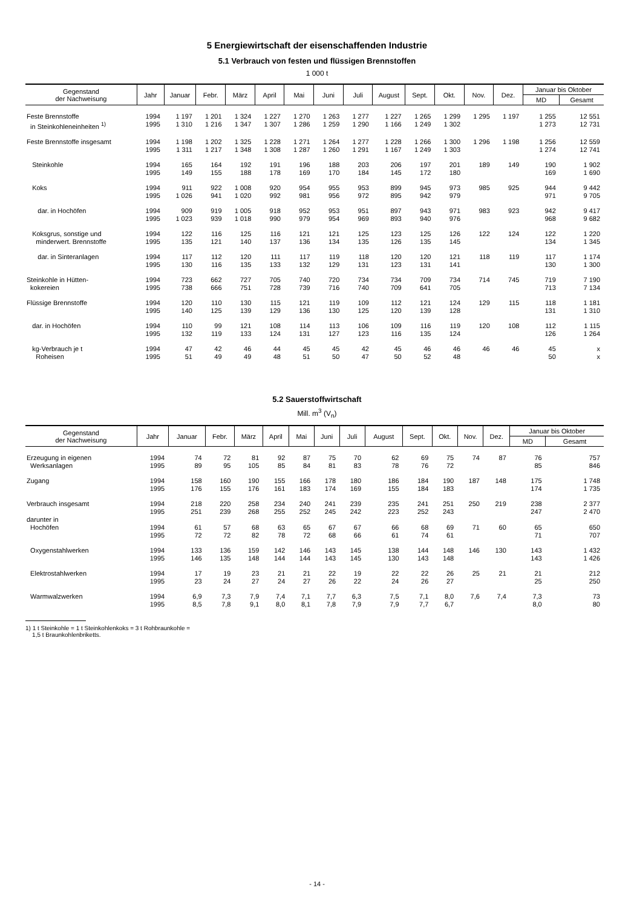5 Energiewirtschaft der eisenschaffenden Industrie
5.1 Verbrauch von festen und flüssigen Brennstoffen
1 000 t
| Gegenstand der Nachweisung | Jahr | Januar | Febr. | März | April | Mai | Juni | Juli | August | Sept. | Okt. | Nov. | Dez. | Januar bis Oktober | |
| --- | --- | --- | --- | --- | --- | --- | --- | --- | --- | --- | --- | --- | --- | --- | --- |
| | | | | | | | | | | | | | | MD | Gesamt |
| Feste Brennstoffe in Steinkohleneinheiten <sup>1)</sup> | 1994 1995 | 1 197 1 310 | 1 201 1 216 | 1 324 1 347 | 1 227 1 307 | 1 270 1 286 | 1 263 1 259 | 1 277 1 290 | 1 227 1 166 | 1 265 1 249 | 1 299 1 302 | 1 295 | 1 197 | 1 255 1 273 | 12 551 12 731 |
| Feste Brennstoffe insgesamt | 1994 1995 | 1 198 1 311 | 1 202 1 217 | 1 325 1 348 | 1 228 1 308 | 1 271 1 287 | 1 264 1 260 | 1 277 1 291 | 1 228 1 167 | 1 266 1 249 | 1 300 1 303 | 1 296 | 1 198 | 1 256 1 274 | 12 559 12 741 |
| Steinkohle | 1994 1995 | 165 149 | 164 155 | 192 188 | 191 178 | 196 169 | 188 170 | 203 184 | 206 145 | 197 172 | 201 180 | 189 | 149 | 190 169 | 1 902 1 690 |
| Koks | 1994 1995 | 911 1 026 | 922 941 | 1 008 1 020 | 920 992 | 954 981 | 955 956 | 953 972 | 899 895 | 945 942 | 973 979 | 985 | 925 | 944 971 | 9 442 9 705 |
| dar. in Hochöfen | 1994 1995 | 909 1 023 | 919 939 | 1 005 1 018 | 918 990 | 952 979 | 953 954 | 951 969 | 897 893 | 943 940 | 971 976 | 983 | 923 | 942 968 | 9 417 9 682 |
| Koksgrus, sonstige und minderwert. Brennstoffe | 1994 1995 | 122 135 | 116 121 | 125 140 | 116 137 | 121 136 | 121 134 | 125 135 | 123 126 | 125 135 | 126 145 | 122 | 124 | 122 134 | 1 220 1 345 |
| dar. in Sinteranlagen | 1994 1995 | 117 130 | 112 116 | 120 135 | 111 133 | 117 132 | 119 129 | 118 131 | 120 123 | 120 131 | 121 141 | 118 | 119 | 117 130 | 1 174 1 300 |
| Steinkohle in Hütten- kokereien | 1994 1995 | 723 738 | 662 666 | 727 751 | 705 728 | 740 739 | 720 716 | 734 740 | 734 709 | 709 641 | 734 705 | 714 | 745 | 719 713 | 7 190 7 134 |
| Flüssige Brennstoffe | 1994 1995 | 120 140 | 110 125 | 130 139 | 115 129 | 121 136 | 119 130 | 109 125 | 112 120 | 121 139 | 124 128 | 129 | 115 | 118 131 | 1 181 1 310 |
| dar. in Hochöfen | 1994 1995 | 110 132 | 99 119 | 121 133 | 108 124 | 114 131 | 113 127 | 106 123 | 109 116 | 116 135 | 119 124 | 120 | 108 | 112 126 | 1 115 1 264 |
| kg-Verbrauch je t Roheisen | 1994 1995 | 47 51 | 42 49 | 46 49 | 44 48 | 45 51 | 45 50 | 42 47 | 45 50 | 46 52 | 46 48 | 46 | 46 | 45 50 | x x |
5.2 Sauerstoffwirtschaft
Mill. m<sup>3</sup> (V<sub>n</sub>)
| Gegenstand der Nachweisung | Jahr | Januar | Febr. | März | April | Mai | Juni | Juli | August | Sept. | Okt. | Nov. | Dez. | Januar bis Oktober | |
| --- | --- | --- | --- | --- | --- | --- | --- | --- | --- | --- | --- | --- | --- | --- | --- |
| | | | | | | | | | | | | | | MD | Gesamt |
| Erzeugung in eigenen Werksanlagen | 1994 1995 | 74 89 | 72 95 | 81 105 | 92 85 | 87 84 | 75 81 | 70 83 | 62 78 | 69 76 | 75 72 | 74 | 87 | 76 85 | 757 846 |
| Zugang | 1994 1995 | 158 176 | 160 155 | 190 176 | 155 161 | 166 183 | 178 174 | 180 169 | 186 155 | 184 184 | 190 183 | 187 | 148 | 175 174 | 1 748 1 735 |
| Verbrauch insgesamt | 1994 1995 | 218 251 | 220 239 | 258 268 | 234 255 | 240 252 | 241 245 | 239 242 | 235 223 | 241 252 | 251 243 | 250 | 219 | 238 247 | 2 377 2 470 |
| darunter in Hochöfen | 1994 1995 | 61 72 | 57 72 | 68 82 | 63 78 | 65 72 | 67 68 | 67 66 | 66 61 | 68 74 | 69 61 | 71 | 60 | 65 71 | 650 707 |
| Oxygenstahlwerken | 1994 1995 | 133 146 | 136 135 | 159 148 | 142 144 | 146 144 | 143 143 | 145 145 | 138 130 | 144 143 | 148 148 | 146 | 130 | 143 143 | 1 432 1 426 |
| Elektrostahlwerken | 1994 1995 | 17 23 | 19 24 | 23 27 | 21 24 | 21 27 | 22 26 | 19 22 | 22 24 | 22 26 | 26 27 | 25 | 21 | 21 25 | 212 250 |
| Warmwalzwerken | 1994 1995 | 6,9 8,5 | 7,3 7,8 | 7,9 9,1 | 7,4 8,0 | 7,1 8,1 | 7,7 7,8 | 6,3 7,9 | 7,5 7,9 | 7,1 7,7 | 8,0 6,7 | 7,6 | 7,4 | 7,3 8,0 | 73 80 |
1) 1 t Steinkohle = 1 t Steinkohlenkoks = 3 t Rohbraunkohle =
1,5 t Braunkohlenbriketts.
- 14 -